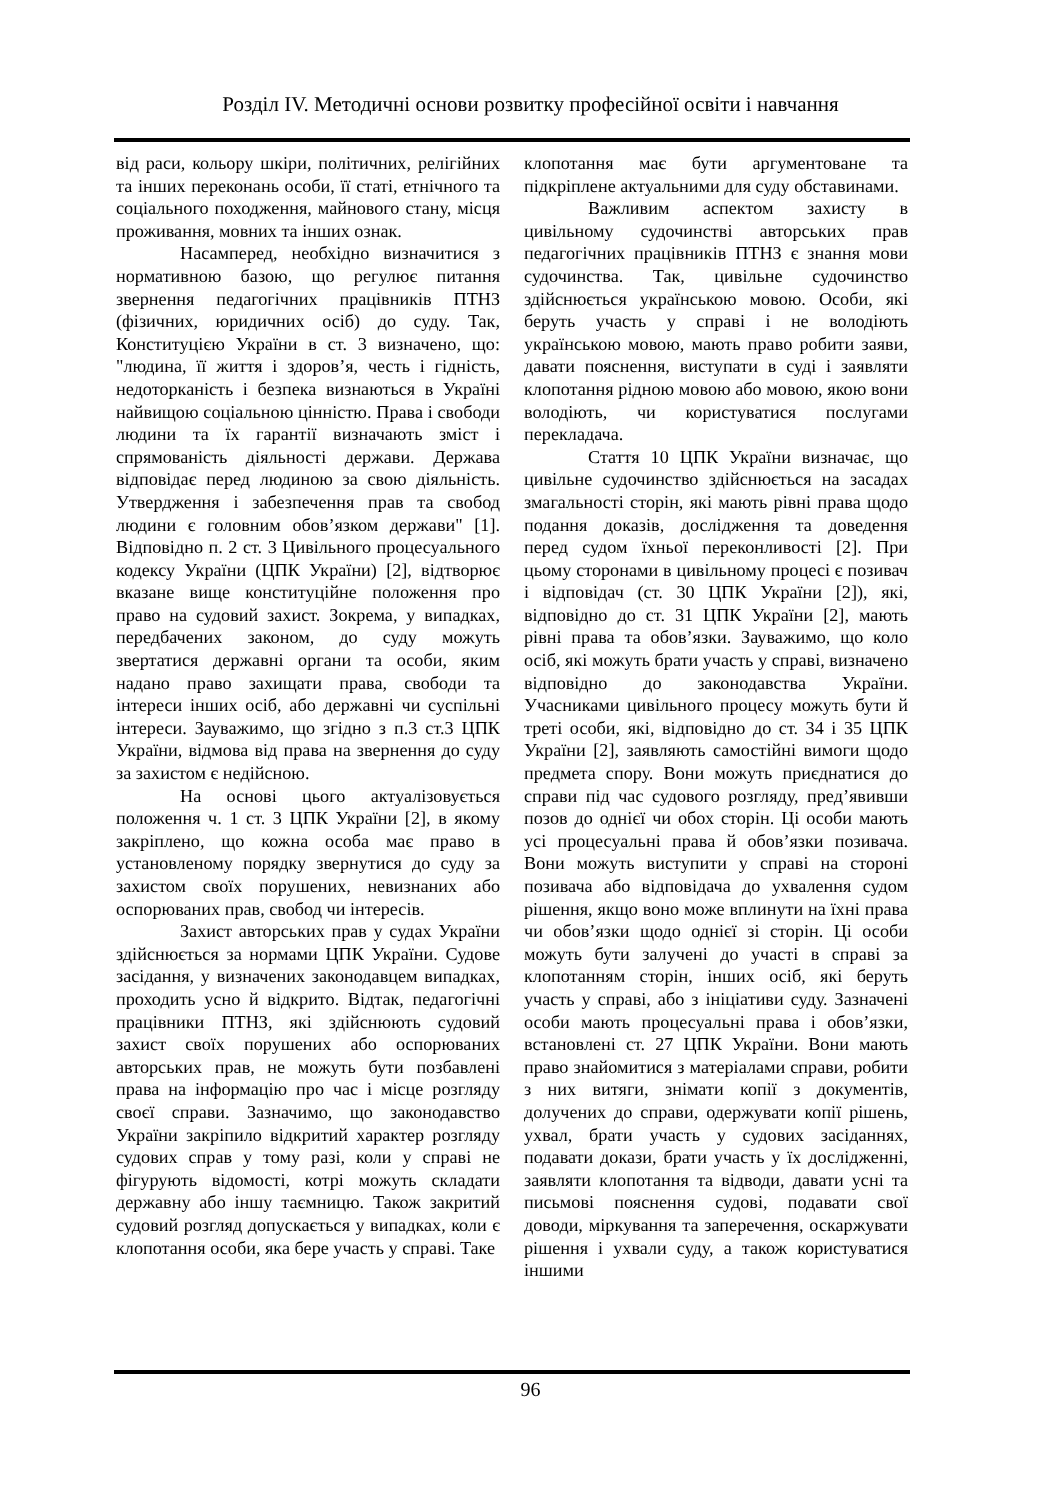Розділ IV. Методичні основи розвитку професійної освіти і навчання
від раси, кольору шкіри, політичних, релігійних та інших переконань особи, її статі, етнічного та соціального походження, майнового стану, місця проживання, мовних та інших ознак.
Насамперед, необхідно визначитися з нормативною базою, що регулює питання звернення педагогічних працівників ПТНЗ (фізичних, юридичних осіб) до суду. Так, Конституцією України в ст. 3 визначено, що: "людина, її життя і здоров’я, честь і гідність, недоторканість і безпека визнаються в Україні найвищою соціальною цінністю. Права і свободи людини та їх гарантії визначають зміст і спрямованість діяльності держави. Держава відповідає перед людиною за свою діяльність. Утвердження і забезпечення прав та свобод людини є головним обов’язком держави" [1]. Відповідно п. 2 ст. 3 Цивільного процесуального кодексу України (ЦПК України) [2], відтворює вказане вище конституційне положення про право на судовий захист. Зокрема, у випадках, передбачених законом, до суду можуть звертатися державні органи та особи, яким надано право захищати права, свободи та інтереси інших осіб, або державні чи суспільні інтереси. Зауважимо, що згідно з п.3 ст.3 ЦПК України, відмова від права на звернення до суду за захистом є недійсною.
На основі цього актуалізовується положення ч. 1 ст. 3 ЦПК України [2], в якому закріплено, що кожна особа має право в установленому порядку звернутися до суду за захистом своїх порушених, невизнаних або оспорюваних прав, свобод чи інтересів.
Захист авторських прав у судах України здійснюється за нормами ЦПК України. Судове засідання, у визначених законодавцем випадках, проходить усно й відкрито. Відтак, педагогічні працівники ПТНЗ, які здійснюють судовий захист своїх порушених або оспорюваних авторських прав, не можуть бути позбавлені права на інформацію про час і місце розгляду своєї справи. Зазначимо, що законодавство України закріпило відкритий характер розгляду судових справ у тому разі, коли у справі не фігурують відомості, котрі можуть складати державну або іншу таємницю. Також закритий судовий розгляд допускається у випадках, коли є клопотання особи, яка бере участь у справі. Таке
клопотання має бути аргументоване та підкріплене актуальними для суду обставинами.
Важливим аспектом захисту в цивільному судочинстві авторських прав педагогічних працівників ПТНЗ є знання мови судочинства. Так, цивільне судочинство здійснюється українською мовою. Особи, які беруть участь у справі і не володіють українською мовою, мають право робити заяви, давати пояснення, виступати в суді і заявляти клопотання рідною мовою або мовою, якою вони володіють, чи користуватися послугами перекладача.
Стаття 10 ЦПК України визначає, що цивільне судочинство здійснюється на засадах змагальності сторін, які мають рівні права щодо подання доказів, дослідження та доведення перед судом їхньої переконливості [2]. При цьому сторонами в цивільному процесі є позивач і відповідач (ст. 30 ЦПК України [2]), які, відповідно до ст. 31 ЦПК України [2], мають рівні права та обов’язки. Зауважимо, що коло осіб, які можуть брати участь у справі, визначено відповідно до законодавства України. Учасниками цивільного процесу можуть бути й треті особи, які, відповідно до ст. 34 і 35 ЦПК України [2], заявляють самостійні вимоги щодо предмета спору. Вони можуть приєднатися до справи під час судового розгляду, пред’явивши позов до однієї чи обох сторін. Ці особи мають усі процесуальні права й обов’язки позивача. Вони можуть виступити у справі на стороні позивача або відповідача до ухвалення судом рішення, якщо воно може вплинути на їхні права чи обов’язки щодо однієї зі сторін. Ці особи можуть бути залучені до участі в справі за клопотанням сторін, інших осіб, які беруть участь у справі, або з ініціативи суду. Зазначені особи мають процесуальні права і обов’язки, встановлені ст. 27 ЦПК України. Вони мають право знайомитися з матеріалами справи, робити з них витяги, знімати копії з документів, долучених до справи, одержувати копії рішень, ухвал, брати участь у судових засіданнях, подавати докази, брати участь у їх дослідженні, заявляти клопотання та відводи, давати усні та письмові пояснення судові, подавати свої доводи, міркування та заперечення, оскаржувати рішення і ухвали суду, а також користуватися іншими
96